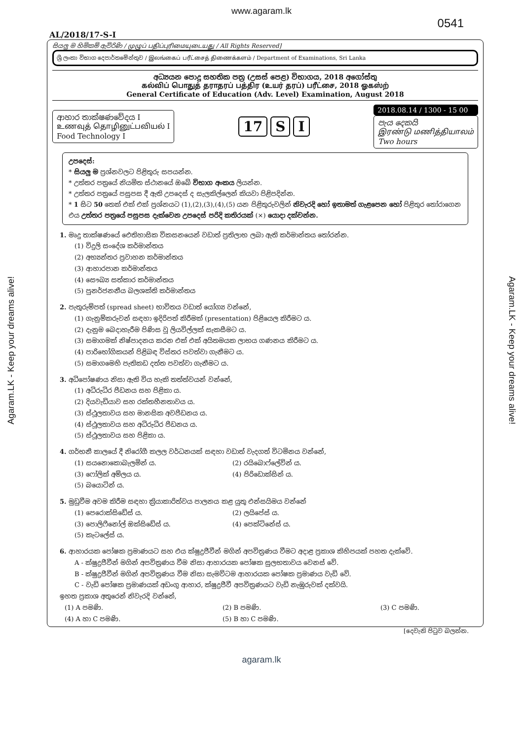www.agaram.lk
0541
AL/2018/17-S-I
සියලු ම හිමිකම් ඇවිරිණි / முழுப் பதிப்புரிமையுடையது / All Rights Reserved]
ශ්‍රී ලංකා විභාග දෙපාර්තමේන්තුව / இலங்கைப் பரீட்சைத் திணைக்களம் / Department of Examinations, Sri Lanka
අධ්‍යයන පොදු සහතික පත්‍ර (උසස් පෙළ) විභාගය, 2018 අගෝස්තු
கல்விப் பொதுத் தராதரப் பத்திர (உயர் தரப்) பரீட்சை, 2018 ஓகஸ்ற்
General Certificate of Education (Adv. Level) Examination, August 2018
ආහාර තාක්ෂණවේදය I
உணவுத் தொழினுட்பவியல் I
Food Technology I
17 S I
2018.08.14 / 1300 - 15 00
පැය දෙකයි
இரண்டு மணித்தியாலம்
Two hours
උපදෙස්:
* සියලු ම ප්‍රශ්නවලට පිළිතුරු සපයන්න.
* උත්තර පත්‍රයේ නියමිත ස්ථානයේ ඔබේ විභාග අංකය ලියන්න.
* උත්තර පත්‍රයේ පසුපස දී ඇති උපදෙස් ද සැලකිල්ලෙන් කියවා පිළිපදින්න.
* 1 සිට 50 තෙක් එක් එක් ප්‍රශ්නයට (1),(2),(3),(4),(5) යන පිළිතුරුවලින් නිවැරදි හෝ ඉතාමත් ගැළපෙන හෝ පිළිතුර තෝරාගෙන එය උත්තර පත්‍රයේ පසුපස දැක්වෙන උපදෙස් පරිදි කතිරයක් (×) යොදා දක්වන්න.
1. මෘදු තාක්ෂණයේ ඓතිහාසික විකසනයෙන් වඩාත් ප්‍රතිලාභ ලබා ඇති කර්මාන්තය තෝරන්න.
(1) විදුලි සංදේශ කර්මාන්තය
(2) අභ්‍යන්තර ප්‍රවාහන කර්මාන්තය
(3) ආහාරපාන කර්මාන්තය
(4) සෞඛ්‍ය සත්කාර කර්මාන්තය
(5) පුනර්ජනනීය බලශක්ති කර්මාන්තය
2. පැතුරුම්පත් (spread sheet) භාවිතය වඩාත් යෝග්‍ය වන්නේ,
(1) ගැනුම්කරුවන් සඳහා ඉදිරිපත් කිරීමක් (presentation) පිළියෙල කිරීමට ය.
(2) දැනුම බෙදාහැරීම පිණිස වූ ලියවිල්ලක් සැකසීමට ය.
(3) සමාගමක් නිෂ්පාදනය කරන එක් එක් අයිතමයක ලාභය ගණනය කිරීමට ය.
(4) පාරිභෝගිකයන් පිළිබඳ විස්තර පවත්වා ගැනීමට ය.
(5) සමාගමෙහි පැතිකඩ දත්ත පවත්වා ගැනීමට ය.
3. අධිපෝෂණය නිසා ඇති විය හැකි තත්ත්වයන් වන්නේ,
(1) අධිරුධිර පීඩනය සහ පිළිකා ය.
(2) දියවැඩියාව සහ රක්තහීනතාවය ය.
(3) ස්ථූලතාවය සහ මානසික අවපීඩනය ය.
(4) ස්ථූලතාවය සහ අධිරුධිර පීඩනය ය.
(5) ස්ථූලතාවය සහ පිළිකා ය.
4. ගර්භනී කාලයේ දී නිරෝගී කලල වර්ධනයක් සඳහා වඩාත් වැදගත් විටමිනය වන්නේ,
(1) සයනොකොබැලමින් ය. (2) රයිබොෆ්ලේවින් ය. (3) ෆෝලික් අම්ලය ය. (4) පිරිඩොක්සින් ය. (5) බයොටින් ය.
5. මුඩුවීම අවම කිරීම සඳහා ක්‍රියාකාරිත්වය පාලනය කළ යුතු එන්සයිමය වන්නේ
(1) පෙරොක්සිඩේස් ය. (2) ලයිපේස් ය. (3) පොලිෆීනෝල් ඔක්සිඩේස් ය. (4) පෙක්ටිනේස් ය. (5) කැටලේස් ය.
6. ආහාරයක පෝෂක ප්‍රමාණයට සහ එය ක්ෂුද්‍රජීවීන් මගින් අපවිත්‍රණය වීමට අදාළ ප්‍රකාශ කිහිපයක් පහත දැක්වේ.
A - ක්ෂුද්‍රජීවීන් මගින් අපවිත්‍රණය වීම නිසා ආහාරයක පෝෂක සුලභතාවය වෙනස් වේ.
B - ක්ෂුද්‍රජීවීන් මගින් අපවිත්‍රණය වීම නිසා සැමවිටම ආහාරයක පෝෂක ප්‍රමාණය වැඩි වේ.
C - වැඩි පෝෂක ප්‍රමාණයක් අඩංගු ආහාර, ක්ෂුද්‍රජීවී අපවිත්‍රණයට වැඩි නැඹුරුවක් දක්වයි.
ඉහත ප්‍රකාශ අතුරෙන් නිවැරදි වන්නේ,
(1) A පමණි. (2) B පමණි. (3) C පමණි. (4) A හා C පමණි. (5) B හා C පමණි.
[දෙවැනි පිටුව බලන්න.
agaram.lk
Agaram.LK - Keep your dreams alive!
Agaram.LK - Keep your dreams alive!